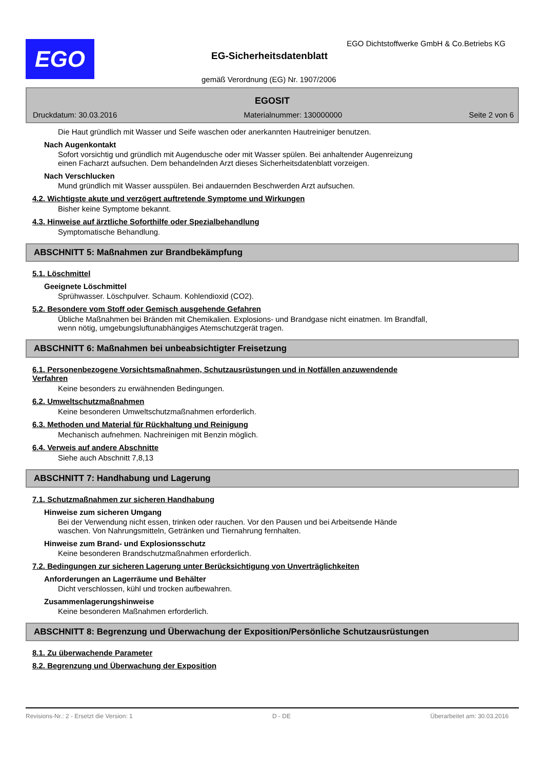EGO
EGO Dichtstoffwerke GmbH & Co.Betriebs KG
EG-Sicherheitsdatenblatt
gemäß Verordnung (EG) Nr. 1907/2006
EGOSIT
Druckdatum: 30.03.2016 Materialnummer: 130000000 Seite 2 von 6
Die Haut gründlich mit Wasser und Seife waschen oder anerkannten Hautreiniger benutzen.
Nach Augenkontakt
Sofort vorsichtig und gründlich mit Augendusche oder mit Wasser spülen. Bei anhaltender Augenreizung
einen Facharzt aufsuchen. Dem behandelnden Arzt dieses Sicherheitsdatenblatt vorzeigen.
Nach Verschlucken
Mund gründlich mit Wasser ausspülen. Bei andauernden Beschwerden Arzt aufsuchen.
4.2. Wichtigste akute und verzögert auftretende Symptome und Wirkungen
Bisher keine Symptome bekannt.
4.3. Hinweise auf ärztliche Soforthilfe oder Spezialbehandlung
Symptomatische Behandlung.
ABSCHNITT 5: Maßnahmen zur Brandbekämpfung
5.1. Löschmittel
Geeignete Löschmittel
Sprühwasser. Löschpulver. Schaum. Kohlendioxid (CO2).
5.2. Besondere vom Stoff oder Gemisch ausgehende Gefahren
Übliche Maßnahmen bei Bränden mit Chemikalien. Explosions- und Brandgase nicht einatmen. Im Brandfall,
wenn nötig, umgebungsluftunabhängiges Atemschutzgerät tragen.
ABSCHNITT 6: Maßnahmen bei unbeabsichtigter Freisetzung
6.1. Personenbezogene Vorsichtsmaßnahmen, Schutzausrüstungen und in Notfällen anzuwendende
Verfahren
Keine besonders zu erwähnenden Bedingungen.
6.2. Umweltschutzmaßnahmen
Keine besonderen Umweltschutzmaßnahmen erforderlich.
6.3. Methoden und Material für Rückhaltung und Reinigung
Mechanisch aufnehmen. Nachreinigen mit Benzin möglich.
6.4. Verweis auf andere Abschnitte
Siehe auch Abschnitt 7,8,13
ABSCHNITT 7: Handhabung und Lagerung
7.1. Schutzmaßnahmen zur sicheren Handhabung
Hinweise zum sicheren Umgang
Bei der Verwendung nicht essen, trinken oder rauchen. Vor den Pausen und bei Arbeitsende Hände
waschen. Von Nahrungsmitteln, Getränken und Tiernahrung fernhalten.
Hinweise zum Brand- und Explosionsschutz
Keine besonderen Brandschutzmaßnahmen erforderlich.
7.2. Bedingungen zur sicheren Lagerung unter Berücksichtigung von Unverträglichkeiten
Anforderungen an Lagerräume und Behälter
Dicht verschlossen, kühl und trocken aufbewahren.
Zusammenlagerungshinweise
Keine besonderen Maßnahmen erforderlich.
ABSCHNITT 8: Begrenzung und Überwachung der Exposition/Persönliche Schutzausrüstungen
8.1. Zu überwachende Parameter
8.2. Begrenzung und Überwachung der Exposition
Revisions-Nr.: 2 - Ersetzt die Version: 1 D - DE Überarbeitet am: 30.03.2016